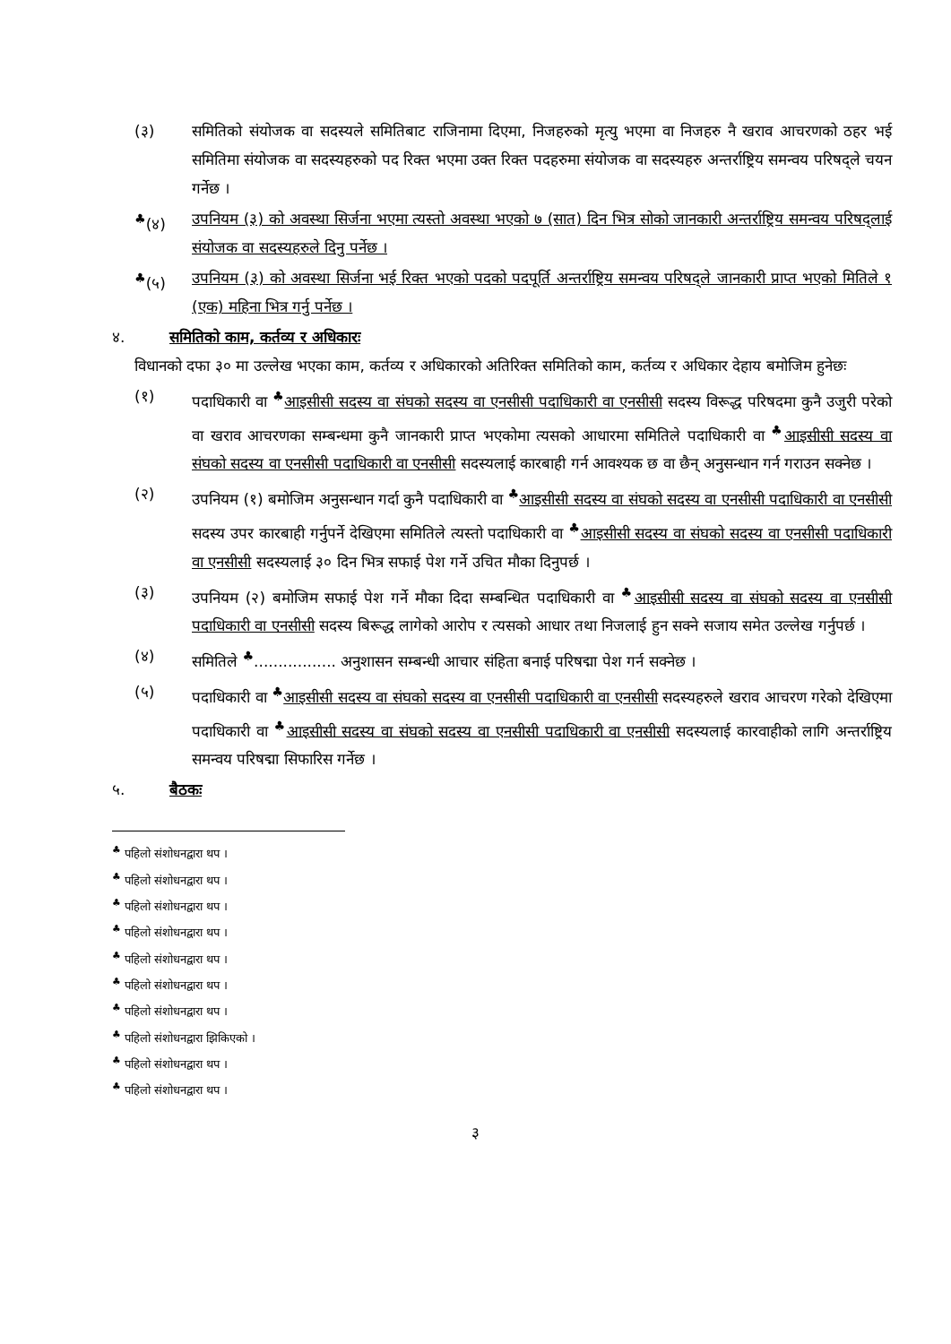(३) समितिको संयोजक वा सदस्यले समितिबाट राजिनामा दिएमा, निजहरुको मृत्यु भएमा वा निजहरु नै खराव आचरणको ठहर भई समितिमा संयोजक वा सदस्यहरुको पद रिक्त भएमा उक्त रिक्त पदहरुमा संयोजक वा सदस्यहरु अन्तर्राष्ट्रिय समन्वय परिषद्ले चयन गर्नेछ ।
<sup>♣</sup>(४) उपनियम (३) को अवस्था सिर्जना भएमा त्यस्तो अवस्था भएको ७ (सात) दिन भित्र सोको जानकारी अन्तर्राष्ट्रिय समन्वय परिषद्लाई संयोजक वा सदस्यहरुले दिनु पर्नेछ ।
<sup>♣</sup>(५) उपनियम (३) को अवस्था सिर्जना भई रिक्त भएको पदको पदपूर्ति अन्तर्राष्ट्रिय समन्वय परिषद्ले जानकारी प्राप्त भएको मितिले १ (एक) महिना भित्र गर्नु पर्नेछ ।
४. समितिको काम, कर्तव्य र अधिकारः
विधानको दफा ३० मा उल्लेख भएका काम, कर्तव्य र अधिकारको अतिरिक्त समितिको काम, कर्तव्य र अधिकार देहाय बमोजिम हुनेछः
(१) पदाधिकारी वा <sup>♣</sup>आइसीसी सदस्य वा संघको सदस्य वा एनसीसी पदाधिकारी वा एनसीसी सदस्य विरूद्ध परिषदमा कुनै उजुरी परेको वा खराव आचरणका सम्बन्धमा कुनै जानकारी प्राप्त भएकोमा त्यसको आधारमा समितिले पदाधिकारी वा <sup>♣</sup>आइसीसी सदस्य वा संघको सदस्य वा एनसीसी पदाधिकारी वा एनसीसी सदस्यलाई कारबाही गर्न आवश्यक छ वा छैन् अनुसन्धान गर्न गराउन सक्नेछ ।
(२) उपनियम (१) बमोजिम अनुसन्धान गर्दा कुनै पदाधिकारी वा <sup>♣</sup>आइसीसी सदस्य वा संघको सदस्य वा एनसीसी पदाधिकारी वा एनसीसी सदस्य उपर कारबाही गर्नुपर्ने देखिएमा समितिले त्यस्तो पदाधिकारी वा <sup>♣</sup>आइसीसी सदस्य वा संघको सदस्य वा एनसीसी पदाधिकारी वा एनसीसी सदस्यलाई ३० दिन भित्र सफाई पेश गर्ने उचित मौका दिनुपर्छ ।
(३) उपनियम (२) बमोजिम सफाई पेश गर्ने मौका दिदा सम्बन्धित पदाधिकारी वा <sup>♣</sup>आइसीसी सदस्य वा संघको सदस्य वा एनसीसी पदाधिकारी वा एनसीसी सदस्य बिरूद्ध लागेको आरोप र त्यसको आधार तथा निजलाई हुन सक्ने सजाय समेत उल्लेख गर्नुपर्छ ।
(४) समितिले <sup>♣</sup>................. अनुशासन सम्बन्धी आचार संहिता बनाई परिषद्मा पेश गर्न सक्नेछ ।
(५) पदाधिकारी वा <sup>♣</sup>आइसीसी सदस्य वा संघको सदस्य वा एनसीसी पदाधिकारी वा एनसीसी सदस्यहरुले खराव आचरण गरेको देखिएमा पदाधिकारी वा <sup>♣</sup>आइसीसी सदस्य वा संघको सदस्य वा एनसीसी पदाधिकारी वा एनसीसी सदस्यलाई कारवाहीको लागि अन्तर्राष्ट्रिय समन्वय परिषद्मा सिफारिस गर्नेछ ।
५. बैठकः
<sup>♣</sup> पहिलो संशोधनद्वारा थप ।
<sup>♣</sup> पहिलो संशोधनद्वारा थप ।
<sup>♣</sup> पहिलो संशोधनद्वारा थप ।
<sup>♣</sup> पहिलो संशोधनद्वारा थप ।
<sup>♣</sup> पहिलो संशोधनद्वारा थप ।
<sup>♣</sup> पहिलो संशोधनद्वारा थप ।
<sup>♣</sup> पहिलो संशोधनद्वारा थप ।
<sup>♣</sup> पहिलो संशोधनद्वारा झिकिएको ।
<sup>♣</sup> पहिलो संशोधनद्वारा थप ।
<sup>♣</sup> पहिलो संशोधनद्वारा थप ।
३